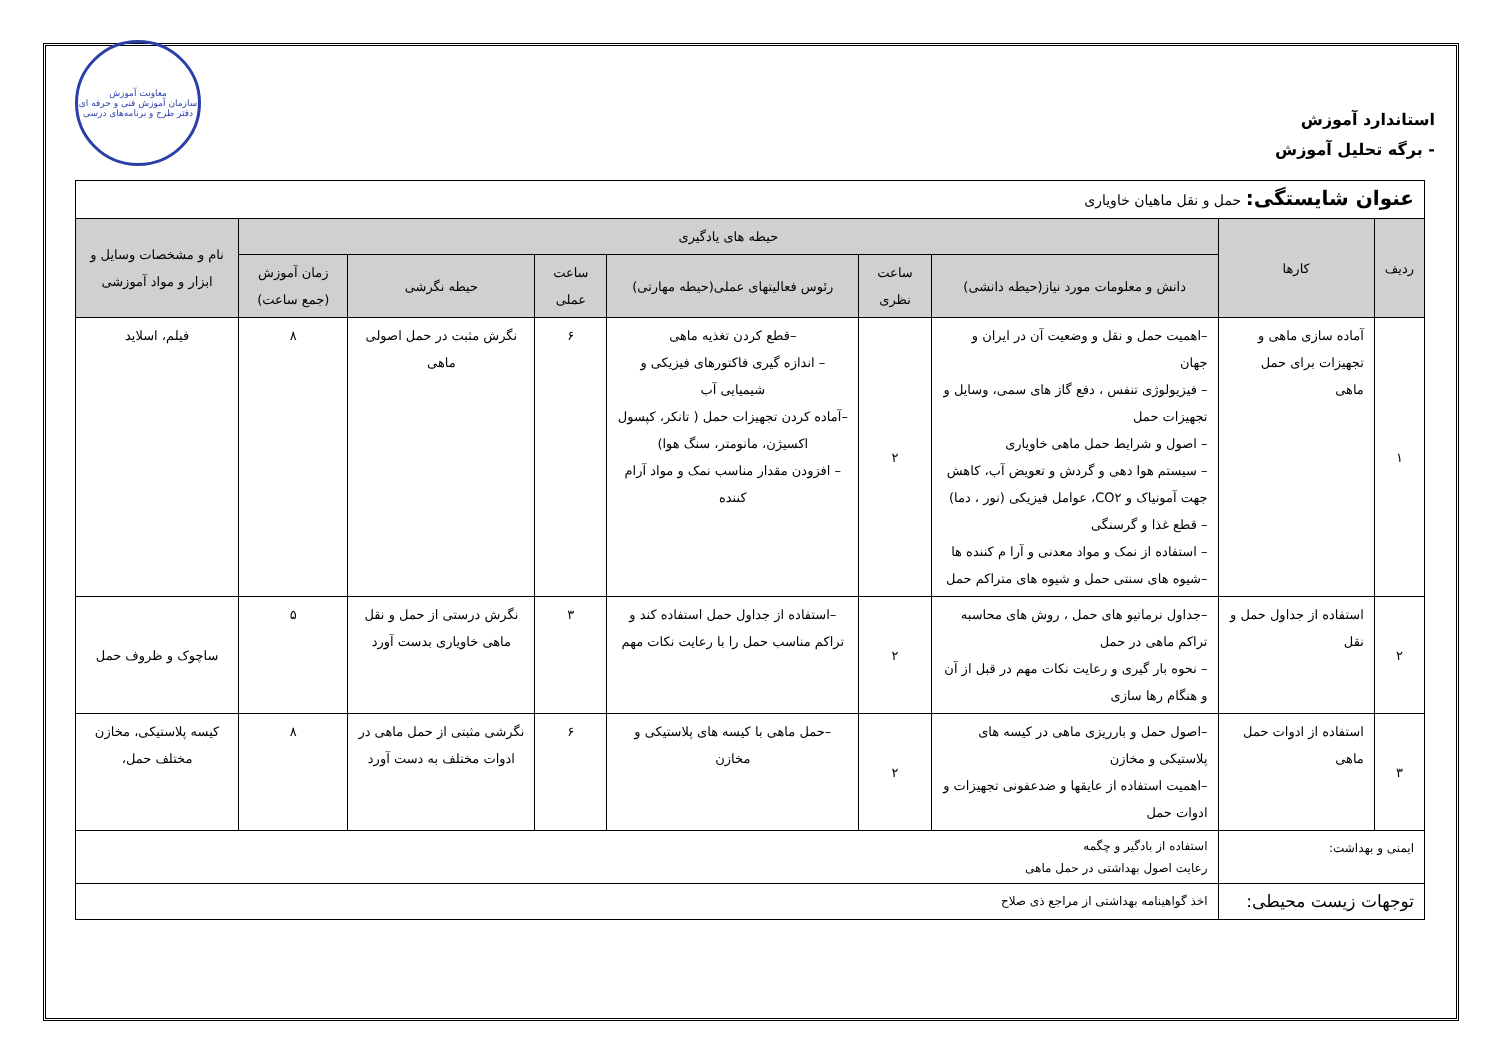استاندارد آموزش
- برگه تحلیل آموزش
معاونت آموزش
سازمان آموزش فنی و حرفه ای
دفتر طرح و برنامه‌های درسی
| عنوان شایستگی: حمل و نقل ماهیان خاویاری | | | | | | | | |
| ردیف | کارها | حیطه های یادگیری | | | | | | نام و مشخصات وسایل و ابزار و مواد آموزشی |
| | | دانش و معلومات مورد نیاز(حیطه دانشی) | ساعت نظری | رئوس فعالیتهای عملی(حیطه مهارتی) | ساعت عملی | حیطه نگرشی | زمان آموزش (جمع ساعت) | |
| ۱ | آماده سازی ماهی و تجهیزات برای حمل ماهی | –اهمیت حمل و نقل و وضعیت آن در ایران و جهان – فیزیولوژی تنفس ، دفع گاز های سمی، وسایل و تجهیزات حمل – اصول و شرایط حمل ماهی خاویاری – سیستم هوا دهی و گردش و تعویض آب، کاهش جهت آمونیاک و CO۲، عوامل فیزیکی (نور ، دما) – قطع غذا و گرسنگی – استفاده از نمک و مواد معدنی و آرا م کننده ها –شیوه های سنتی حمل و شیوه های متراکم حمل | ۲ | –قطع کردن تغذیه ماهی – اندازه گیری فاکتورهای فیزیکی و شیمیایی آب –آماده کردن تجهیزات حمل ( تانکر، کپسول اکسیژن، مانومتر، سنگ هوا) – افزودن مقدار مناسب نمک و مواد آرام کننده | ۶ | نگرش مثبت در حمل اصولی ماهی | ۸ | فیلم، اسلاید |
| ۲ | استفاده از جداول حمل و نقل | –جداول نرماتیو های حمل ، روش های محاسبه تراکم ماهی در حمل – نحوه بار گیری و رعایت نکات مهم در قبل از آن و هنگام رها سازی | ۲ | –استفاده از جداول حمل استفاده کند و تراکم مناسب حمل را با رعایت نکات مهم | ۳ | نگرش درستی از حمل و نقل ماهی خاویاری بدست آورد | ۵ | ساچوک و ظروف حمل |
| ۳ | استفاده از ادوات حمل ماهی | –اصول حمل و بارریزی ماهی در کیسه های پلاستیکی و مخازن –اهمیت استفاده از عایقها و ضدعفونی تجهیزات و ادوات حمل | ۲ | –حمل ماهی با کیسه های پلاستیکی و مخازن | ۶ | نگرشی مثبتی از حمل ماهی در ادوات مختلف به دست آورد | ۸ | کیسه پلاستیکی، مخازن مختلف حمل، |
| ایمنی و بهداشت: | | استفاده از بادگیر و چگمه رعایت اصول بهداشتی در حمل ماهی | | | | | | |
| توجهات زیست محیطی: | | اخذ گواهینامه بهداشتی از مراجع ذی صلاح | | | | | | |